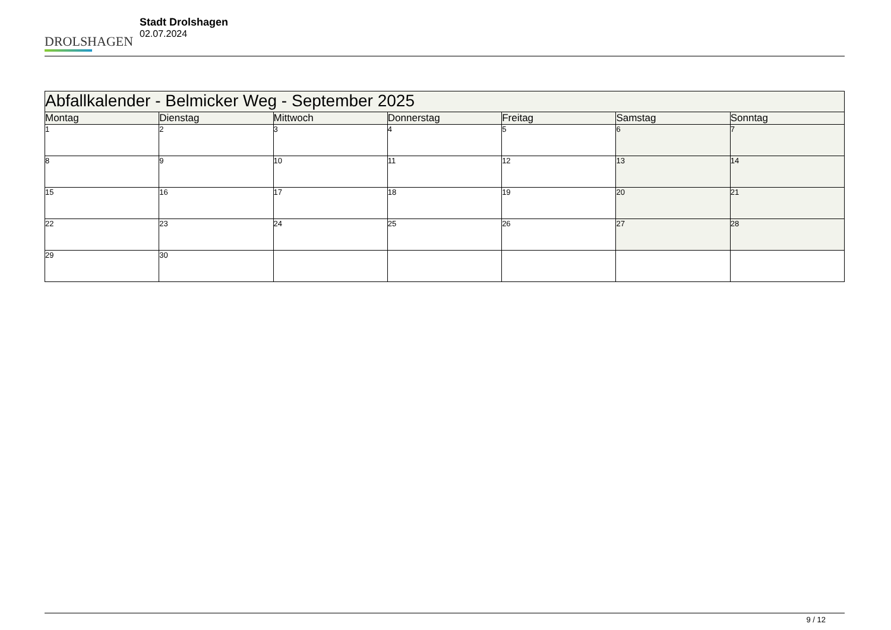DROLSHAGEN
Stadt Drolshagen
02.07.2024
| Abfallkalender - Belmicker Weg - September 2025 | | | | | | |
| --- | --- | --- | --- | --- | --- | --- |
| Montag | Dienstag | Mittwoch | Donnerstag | Freitag | Samstag | Sonntag |
| 1 | 2 | 3 | 4 | 5 | 6 | 7 |
| 8 | 9 | 10 | 11 | 12 | 13 | 14 |
| 15 | 16 | 17 | 18 | 19 | 20 | 21 |
| 22 | 23 | 24 | 25 | 26 | 27 | 28 |
| 29 | 30 | | | | | |
9 / 12